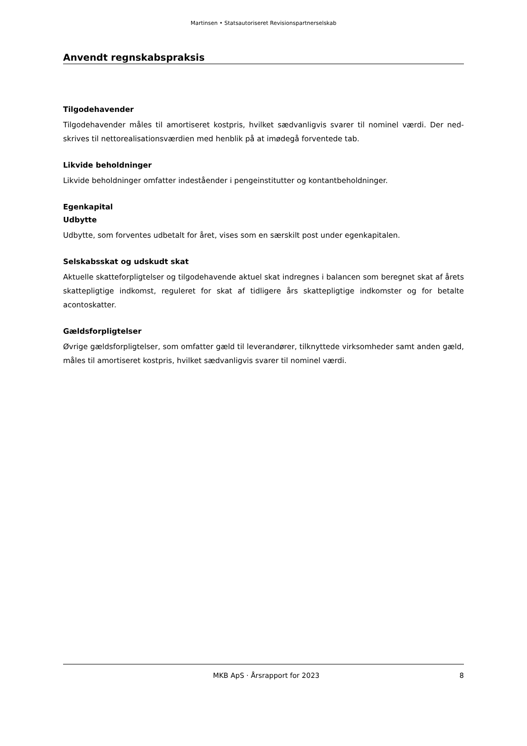Martinsen • Statsautoriseret Revisionspartnerselskab
Anvendt regnskabspraksis
Tilgodehavender
Tilgodehavender måles til amortiseret kostpris, hvilket sædvanligvis svarer til nominel værdi. Der ned­skrives til nettorealisationsværdien med henblik på at imødegå forventede tab.
Likvide beholdninger
Likvide beholdninger omfatter indeståender i pengeinstitutter og kontantbeholdninger.
Egenkapital
Udbytte
Udbytte, som forventes udbetalt for året, vises som en særskilt post under egenkapitalen.
Selskabsskat og udskudt skat
Aktuelle skatteforpligtelser og tilgodehavende aktuel skat indregnes i balancen som beregnet skat af årets skattepligtige indkomst, reguleret for skat af tidligere års skattepligtige indkomster og for betalte acontoskatter.
Gældsforpligtelser
Øvrige gældsforpligtelser, som omfatter gæld til leverandører, tilknyttede virksomheder samt anden gæld, måles til amortiseret kostpris, hvilket sædvanligvis svarer til nominel værdi.
MKB ApS · Årsrapport for 2023 8